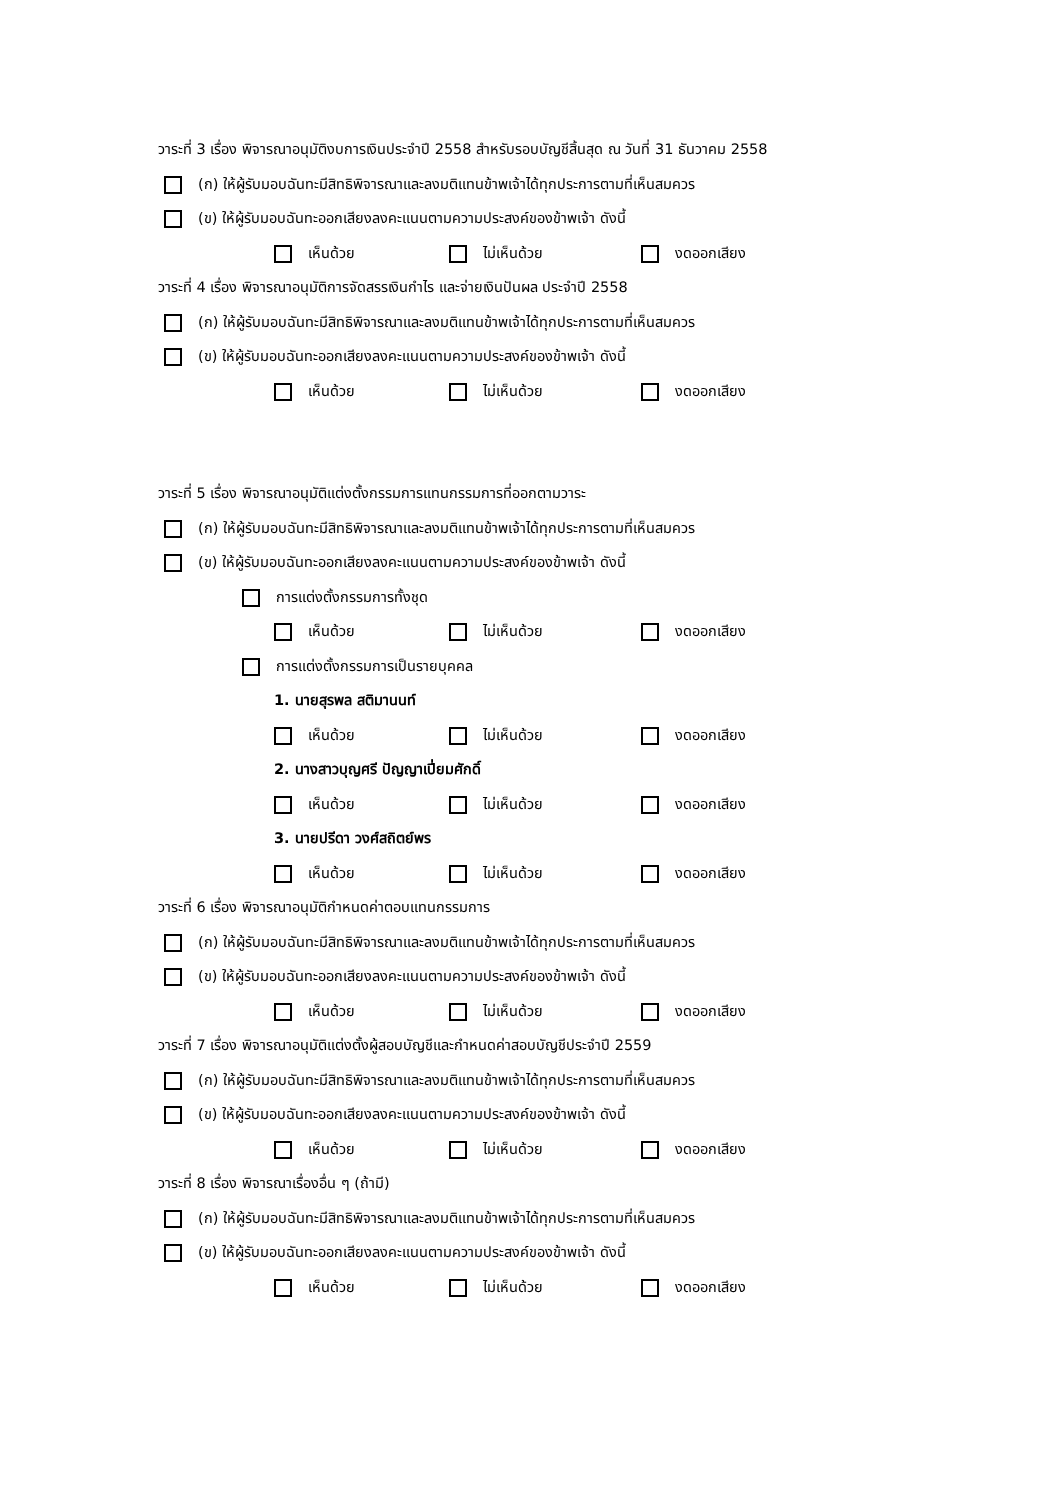วาระที่ 3 เรื่อง พิจารณาอนุมัติงบการเงินประจำปี 2558 สำหรับรอบบัญชีสิ้นสุด ณ วันที่ 31 ธันวาคม 2558
(ก) ให้ผู้รับมอบฉันทะมีสิทธิพิจารณาและลงมติแทนข้าพเจ้าได้ทุกประการตามที่เห็นสมควร
(ข) ให้ผู้รับมอบฉันทะออกเสียงลงคะแนนตามความประสงค์ของข้าพเจ้า ดังนี้
เห็นด้วย ไม่เห็นด้วย งดออกเสียง
วาระที่ 4 เรื่อง พิจารณาอนุมัติการจัดสรรเงินกำไร และจ่ายเงินปันผล ประจำปี 2558
(ก) ให้ผู้รับมอบฉันทะมีสิทธิพิจารณาและลงมติแทนข้าพเจ้าได้ทุกประการตามที่เห็นสมควร
(ข) ให้ผู้รับมอบฉันทะออกเสียงลงคะแนนตามความประสงค์ของข้าพเจ้า ดังนี้
เห็นด้วย ไม่เห็นด้วย งดออกเสียง
วาระที่ 5 เรื่อง พิจารณาอนุมัติแต่งตั้งกรรมการแทนกรรมการที่ออกตามวาระ
(ก) ให้ผู้รับมอบฉันทะมีสิทธิพิจารณาและลงมติแทนข้าพเจ้าได้ทุกประการตามที่เห็นสมควร
(ข) ให้ผู้รับมอบฉันทะออกเสียงลงคะแนนตามความประสงค์ของข้าพเจ้า ดังนี้
การแต่งตั้งกรรมการทั้งชุด
เห็นด้วย ไม่เห็นด้วย งดออกเสียง
การแต่งตั้งกรรมการเป็นรายบุคคล
1. นายสุรพล สติมานนท์
เห็นด้วย ไม่เห็นด้วย งดออกเสียง
2. นางสาวบุญศรี ปัญญาเปี่ยมศักดิ์
เห็นด้วย ไม่เห็นด้วย งดออกเสียง
3. นายปรีดา วงศ์สถิตย์พร
เห็นด้วย ไม่เห็นด้วย งดออกเสียง
วาระที่ 6 เรื่อง พิจารณาอนุมัติกำหนดค่าตอบแทนกรรมการ
(ก) ให้ผู้รับมอบฉันทะมีสิทธิพิจารณาและลงมติแทนข้าพเจ้าได้ทุกประการตามที่เห็นสมควร
(ข) ให้ผู้รับมอบฉันทะออกเสียงลงคะแนนตามความประสงค์ของข้าพเจ้า ดังนี้
เห็นด้วย ไม่เห็นด้วย งดออกเสียง
วาระที่ 7 เรื่อง พิจารณาอนุมัติแต่งตั้งผู้สอบบัญชีและกำหนดค่าสอบบัญชีประจำปี 2559
(ก) ให้ผู้รับมอบฉันทะมีสิทธิพิจารณาและลงมติแทนข้าพเจ้าได้ทุกประการตามที่เห็นสมควร
(ข) ให้ผู้รับมอบฉันทะออกเสียงลงคะแนนตามความประสงค์ของข้าพเจ้า ดังนี้
เห็นด้วย ไม่เห็นด้วย งดออกเสียง
วาระที่ 8 เรื่อง พิจารณาเรื่องอื่น ๆ (ถ้ามี)
(ก) ให้ผู้รับมอบฉันทะมีสิทธิพิจารณาและลงมติแทนข้าพเจ้าได้ทุกประการตามที่เห็นสมควร
(ข) ให้ผู้รับมอบฉันทะออกเสียงลงคะแนนตามความประสงค์ของข้าพเจ้า ดังนี้
เห็นด้วย ไม่เห็นด้วย งดออกเสียง